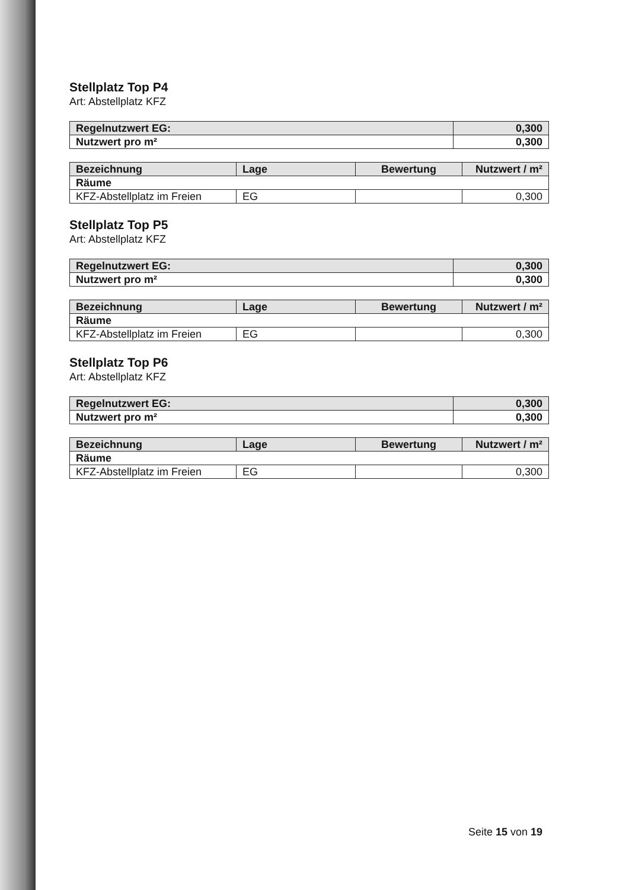Stellplatz Top P4
Art: Abstellplatz KFZ
| Regelnutzwert EG: | 0,300 |
| Nutzwert pro m² | 0,300 |
| Bezeichnung | Lage | Bewertung | Nutzwert / m² |
| Räume | | | |
| KFZ-Abstellplatz im Freien | EG | | 0,300 |
Stellplatz Top P5
Art: Abstellplatz KFZ
| Regelnutzwert EG: | 0,300 |
| Nutzwert pro m² | 0,300 |
| Bezeichnung | Lage | Bewertung | Nutzwert / m² |
| Räume | | | |
| KFZ-Abstellplatz im Freien | EG | | 0,300 |
Stellplatz Top P6
Art: Abstellplatz KFZ
| Regelnutzwert EG: | 0,300 |
| Nutzwert pro m² | 0,300 |
| Bezeichnung | Lage | Bewertung | Nutzwert / m² |
| Räume | | | |
| KFZ-Abstellplatz im Freien | EG | | 0,300 |
Seite 15 von 19